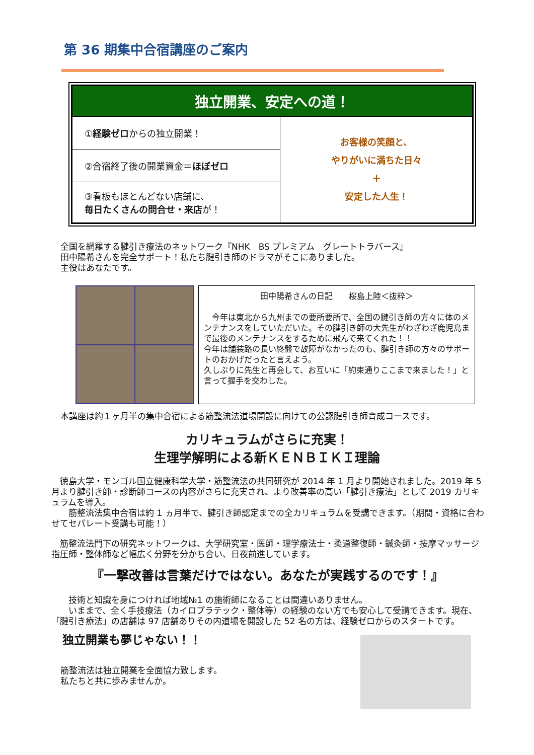第 36 期集中合宿講座のご案内
| 独立開業、安定への道！ | |
| --- | --- |
| ① 経験ゼロ からの独立開業！ | お客様の笑顔と、 やりがいに満ちた日々 ＋ 安定した人生！ |
| ②合宿終了後の開業資金＝ ほぼゼロ | |
| ③看板もほとんどない店舗に、 毎日たくさんの問合せ・来店 が！ | |
全国を網羅する腱引き療法のネットワーク『NHK　BS プレミアム　グレートトラバース』
田中陽希さんを完全サポート！私たち腱引き師のドラマがそこにありました。
主役はあなたです。
田中陽希さんの日記　　桜島上陸＜抜粋＞
　今年は東北から九州までの要所要所で、全国の腱引き師の方々に体のメンテナンスをしていただいた。その腱引き師の大先生がわざわざ鹿児島まで最後のメンテナンスをするために飛んで来てくれた！！
今年は舗装路の長い終盤で故障がなかったのも、腱引き師の方々のサポートのおかげだったと言えよう。
久しぶりに先生と再会して、お互いに「約束通りここまで来ました！」と言って握手を交わした。
本講座は約１ヶ月半の集中合宿による筋整流法道場開設に向けての公認腱引き師育成コースです。
カリキュラムがさらに充実！
生理学解明による新ＫＥＮＢＩＫＩ理論
　徳島大学・モンゴル国立健康科学大学・筋整流法の共同研究が 2014 年 1 月より開始されました。2019 年 5 月より腱引き師・診断師コースの内容がさらに充実され、より改善率の高い「腱引き療法」として 2019 カリキュラムを導入。
　　筋整流法集中合宿は約 1 ヵ月半で、腱引き師認定までの全カリキュラムを受講できます。（期間・資格に合わせてセパレート受講も可能！）
　筋整流法門下の研究ネットワークは、大学研究室・医師・理学療法士・柔道整復師・鍼灸師・按摩マッサージ指圧師・整体師など幅広く分野を分かち合い、日夜前進しています。
『一撃改善は言葉だけではない。あなたが実践するのです！』
　　技術と知識を身につければ地域№1 の施術師になることは間違いありません。
　　いままで、全く手技療法（カイロプラテック・整体等）の経験のない方でも安心して受講できます。現在、「腱引き療法」の店舗は 97 店舗ありその内道場を開設した 52 名の方は、経験ゼロからのスタートです。
独立開業も夢じゃない！！
筋整流法は独立開業を全面協力致します。
私たちと共に歩みませんか。